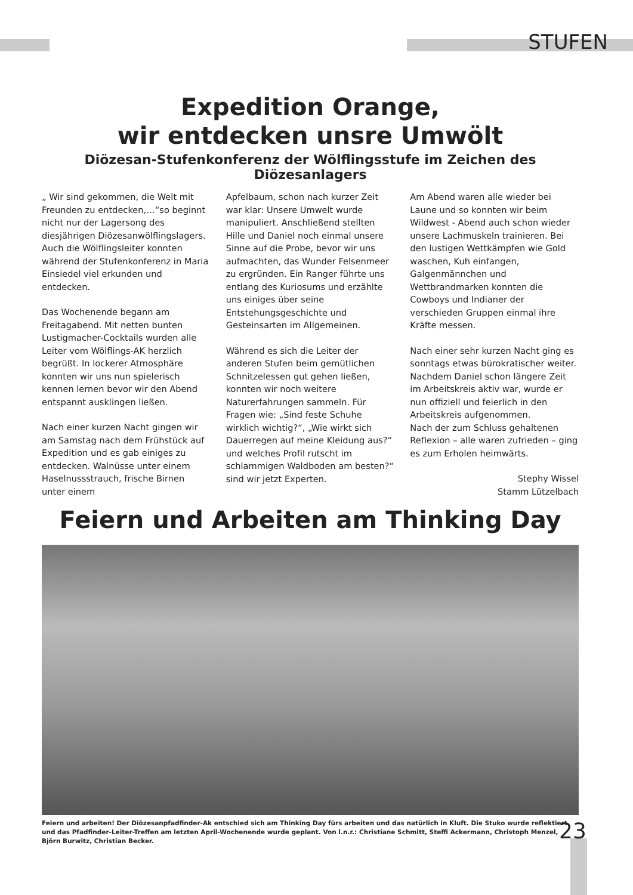STUFEN
Expedition Orange,
wir entdecken unsre Umwölt
Diözesan-Stufenkonferenz der Wölflingsstufe im Zeichen des Diözesanlagers
„ Wir sind gekommen, die Welt mit Freunden zu entdecken,…“so beginnt nicht nur der Lagersong des diesjährigen Diözesanwölflingslagers. Auch die Wölflingsleiter konnten während der Stufenkonferenz in Maria Einsiedel viel erkunden und entdecken.
Das Wochenende begann am Freitagabend. Mit netten bunten Lustigmacher-Cocktails wurden alle Leiter vom Wölflings-AK herzlich begrüßt. In lockerer Atmosphäre konnten wir uns nun spielerisch kennen lernen bevor wir den Abend entspannt ausklingen ließen.
Nach einer kurzen Nacht gingen wir am Samstag nach dem Frühstück auf Expedition und es gab einiges zu entdecken. Walnüsse unter einem Haselnussstrauch, frische Birnen unter einem
Apfelbaum, schon nach kurzer Zeit war klar: Unsere Umwelt wurde manipuliert. Anschließend stellten Hille und Daniel noch einmal unsere Sinne auf die Probe, bevor wir uns aufmachten, das Wunder Felsenmeer zu ergründen. Ein Ranger führte uns entlang des Kuriosums und erzählte uns einiges über seine Entstehungsgeschichte und Gesteinsarten im Allgemeinen.
Während es sich die Leiter der anderen Stufen beim gemütlichen Schnitzelessen gut gehen ließen, konnten wir noch weitere Naturerfahrungen sammeln. Für Fragen wie: „Sind feste Schuhe wirklich wichtig?“, „Wie wirkt sich Dauerregen auf meine Kleidung aus?“ und welches Profil rutscht im schlammigen Waldboden am besten?“ sind wir jetzt Experten.
Am Abend waren alle wieder bei Laune und so konnten wir beim Wildwest - Abend auch schon wieder unsere Lachmuskeln trainieren. Bei den lustigen Wettkämpfen wie Gold waschen, Kuh einfangen, Galgenmännchen und Wettbrandmarken konnten die Cowboys und Indianer der verschieden Gruppen einmal ihre Kräfte messen.
Nach einer sehr kurzen Nacht ging es sonntags etwas bürokratischer weiter. Nachdem Daniel schon längere Zeit im Arbeitskreis aktiv war, wurde er nun offiziell und feierlich in den Arbeitskreis aufgenommen.
Nach der zum Schluss gehaltenen Reflexion – alle waren zufrieden – ging es zum Erholen heimwärts.
Stephy Wissel
Stamm Lützelbach
Feiern und Arbeiten am Thinking Day
Feiern und arbeiten! Der Diözesanpfadfinder-Ak entschied sich am Thinking Day fürs arbeiten und das natürlich in Kluft. Die Stuko wurde reflektiert und das Pfadfinder-Leiter-Treffen am letzten April-Wochenende wurde geplant. Von l.n.r.: Christiane Schmitt, Steffi Ackermann, Christoph Menzel, Björn Burwitz, Christian Becker.
23